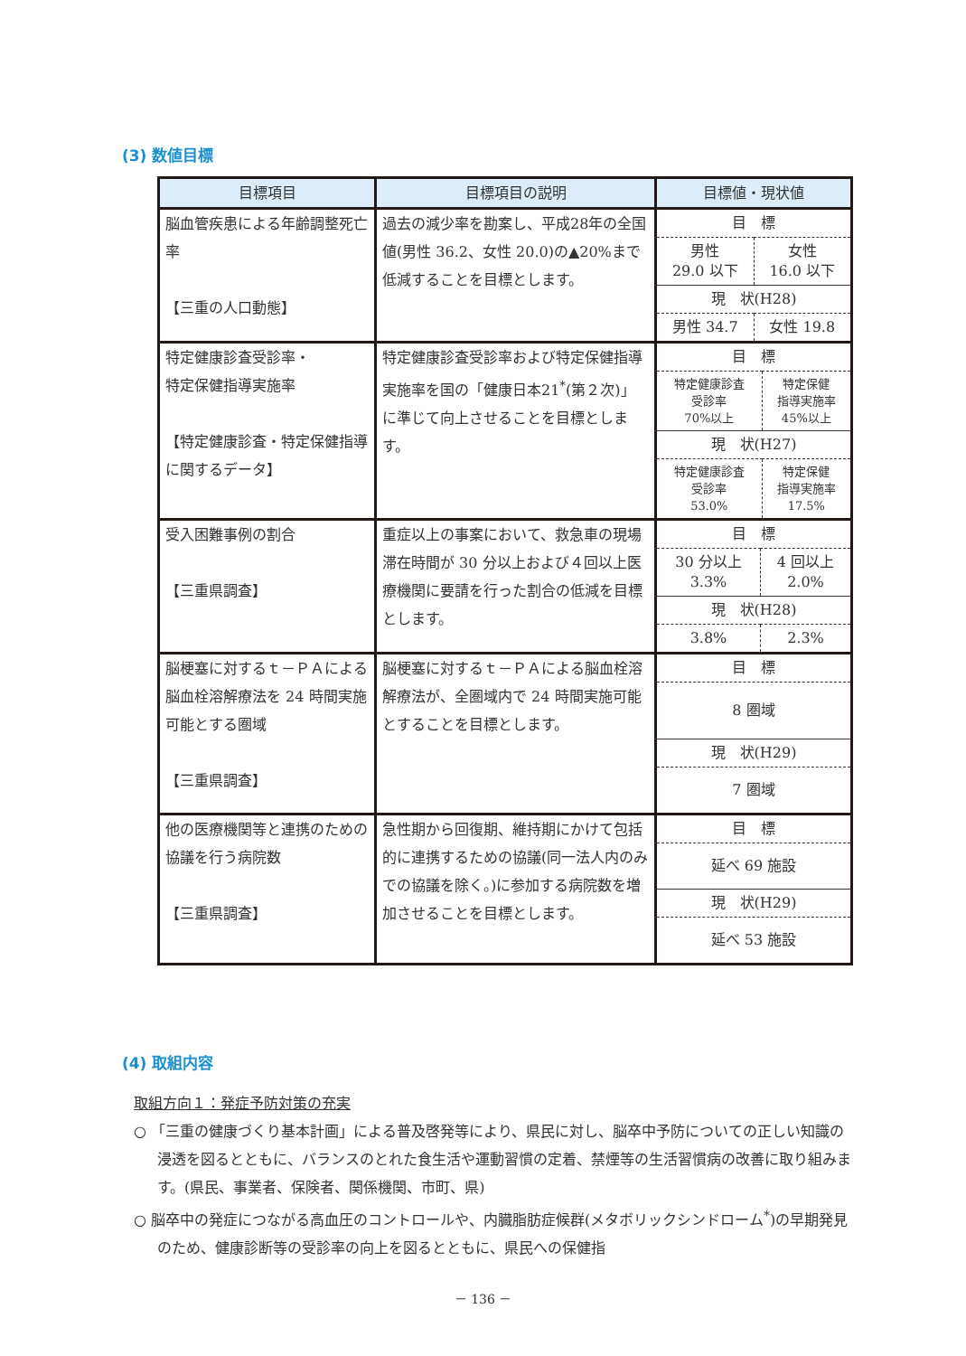(3) 数値目標
| 目標項目 | 目標項目の説明 | 目標値・現状値 |
| --- | --- | --- |
| 脳血管疾患による年齢調整死亡率 【三重の人口動態】 | 過去の減少率を勘案し、平成28年の全国値(男性 36.2、女性 20.0)の▲20%まで低減することを目標とします。 | / 目 標 / / / 男性 29.0 以下 / 女性 16.0 以下 / / 現 状(H28) / / / 男性 34.7 / 女性 19.8 / |
| 特定健康診査受診率・ 特定保健指導実施率 【特定健康診査・特定保健指導に関するデータ】 | 特定健康診査受診率および特定保健指導実施率を国の「健康日本21<sup>*</sup>(第２次)」に準じて向上させることを目標とします。 | / 目 標 / / / 特定健康診査 受診率 70%以上 / 特定保健 指導実施率 45%以上 / / 現 状(H27) / / / 特定健康診査 受診率 53.0% / 特定保健 指導実施率 17.5% / |
| 受入困難事例の割合 【三重県調査】 | 重症以上の事案において、救急車の現場滞在時間が 30 分以上および４回以上医療機関に要請を行った割合の低減を目標とします。 | / 目 標 / / / 30 分以上 3.3% / 4 回以上 2.0% / / 現 状(H28) / / / 3.8% / 2.3% / |
| 脳梗塞に対するｔ－ＰＡによる脳血栓溶解療法を 24 時間実施可能とする圏域 【三重県調査】 | 脳梗塞に対するｔ－ＰＡによる脳血栓溶解療法が、全圏域内で 24 時間実施可能とすることを目標とします。 | / 目 標 / / 8 圏域 / / 現 状(H29) / / 7 圏域 / |
| 他の医療機関等と連携のための協議を行う病院数 【三重県調査】 | 急性期から回復期、維持期にかけて包括的に連携するための協議(同一法人内のみでの協議を除く。)に参加する病院数を増加させることを目標とします。 | / 目 標 / / 延べ 69 施設 / / 現 状(H29) / / 延べ 53 施設 / |
(4) 取組内容
取組方向１：発症予防対策の充実
○ 「三重の健康づくり基本計画」による普及啓発等により、県民に対し、脳卒中予防についての正しい知識の浸透を図るとともに、バランスのとれた食生活や運動習慣の定着、禁煙等の生活習慣病の改善に取り組みます。(県民、事業者、保険者、関係機関、市町、県)
○ 脳卒中の発症につながる高血圧のコントロールや、内臓脂肪症候群(メタボリックシンドローム<sup>*</sup>)の早期発見のため、健康診断等の受診率の向上を図るとともに、県民への保健指
－ 136 －